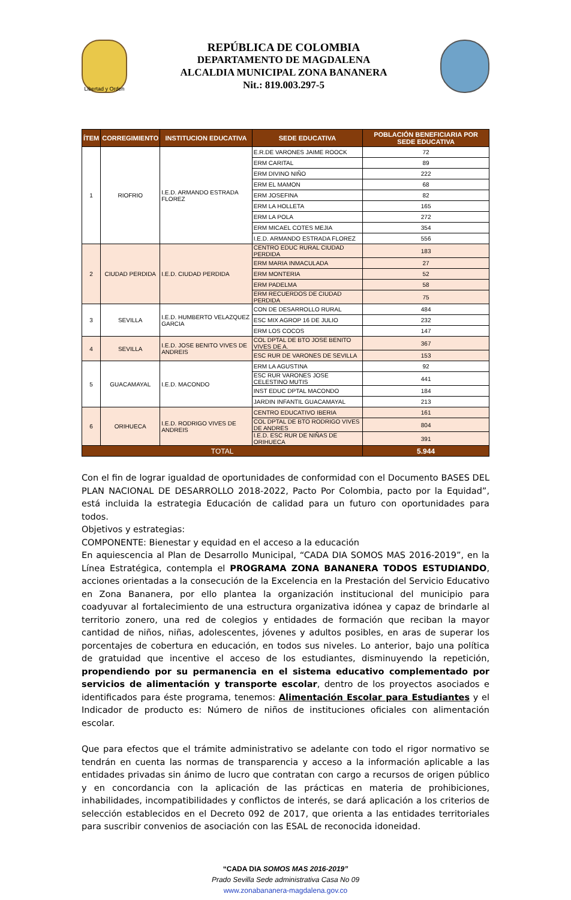Libertad y Orden
REPÚBLICA DE COLOMBIA
DEPARTAMENTO DE MAGDALENA
ALCALDIA MUNICIPAL ZONA BANANERA
Nit.: 819.003.297-5
| ÍTEM | CORREGIMIENTO | INSTITUCION EDUCATIVA | SEDE EDUCATIVA | POBLACIÓN BENEFICIARIA POR SEDE EDUCATIVA |
| --- | --- | --- | --- | --- |
| 1 | RIOFRIO | I.E.D. ARMANDO ESTRADA FLOREZ | E.R.DE VARONES JAIME ROOCK | 72 |
| | | | ERM CARITAL | 89 |
| | | | ERM DIVINO NIÑO | 222 |
| | | | ERM EL MAMON | 68 |
| | | | ERM JOSEFINA | 82 |
| | | | ERM LA HOLLETA | 165 |
| | | | ERM LA POLA | 272 |
| | | | ERM MICAEL COTES MEJIA | 354 |
| | | | I.E.D. ARMANDO ESTRADA FLOREZ | 556 |
| 2 | CIUDAD PERDIDA | I.E.D. CIUDAD PERDIDA | CENTRO EDUC RURAL CIUDAD PERDIDA | 183 |
| | | | ERM MARIA INMACULADA | 27 |
| | | | ERM MONTERIA | 52 |
| | | | ERM PADELMA | 58 |
| | | | ERM RECUERDOS DE CIUDAD PERDIDA | 75 |
| 3 | SEVILLA | I.E.D. HUMBERTO VELAZQUEZ GARCIA | CON DE DESARROLLO RURAL | 484 |
| | | | ESC MIX AGROP 16 DE JULIO | 232 |
| | | | ERM LOS COCOS | 147 |
| 4 | SEVILLA | I.E.D. JOSE BENITO VIVES DE ANDREIS | COL DPTAL DE BTO JOSE BENITO VIVES DE A. | 367 |
| | | | ESC RUR DE VARONES DE SEVILLA | 153 |
| 5 | GUACAMAYAL | I.E.D. MACONDO | ERM LA AGUSTINA | 92 |
| | | | ESC RUR VARONES JOSE CELESTINO MUTIS | 441 |
| | | | INST EDUC DPTAL MACONDO | 184 |
| | | | JARDIN INFANTIL GUACAMAYAL | 213 |
| 6 | ORIHUECA | I.E.D. RODRIGO VIVES DE ANDREIS | CENTRO EDUCATIVO IBERIA | 161 |
| | | | COL DPTAL DE BTO RODRIGO VIVES DE ANDRES | 804 |
| | | | I.E.D. ESC RUR DE NIÑAS DE ORIHUECA | 391 |
| TOTAL | | | | 5.944 |
Con el fin de lograr igualdad de oportunidades de conformidad con el Documento BASES DEL PLAN NACIONAL DE DESARROLLO 2018-2022, Pacto Por Colombia, pacto por la Equidad”, está incluida la estrategia Educación de calidad para un futuro con oportunidades para todos.
Objetivos y estrategias:
COMPONENTE: Bienestar y equidad en el acceso a la educación
En aquiescencia al Plan de Desarrollo Municipal, “CADA DIA SOMOS MAS 2016-2019”, en la Línea Estratégica, contempla el PROGRAMA ZONA BANANERA TODOS ESTUDIANDO, acciones orientadas a la consecución de la Excelencia en la Prestación del Servicio Educativo en Zona Bananera, por ello plantea la organización institucional del municipio para coadyuvar al fortalecimiento de una estructura organizativa idónea y capaz de brindarle al territorio zonero, una red de colegios y entidades de formación que reciban la mayor cantidad de niños, niñas, adolescentes, jóvenes y adultos posibles, en aras de superar los porcentajes de cobertura en educación, en todos sus niveles. Lo anterior, bajo una política de gratuidad que incentive el acceso de los estudiantes, disminuyendo la repetición, propendiendo por su permanencia en el sistema educativo complementado por servicios de alimentación y transporte escolar, dentro de los proyectos asociados e identificados para éste programa, tenemos: Alimentación Escolar para Estudiantes y el Indicador de producto es: Número de niños de instituciones oficiales con alimentación escolar.
Que para efectos que el trámite administrativo se adelante con todo el rigor normativo se tendrán en cuenta las normas de transparencia y acceso a la información aplicable a las entidades privadas sin ánimo de lucro que contratan con cargo a recursos de origen público y en concordancia con la aplicación de las prácticas en materia de prohibiciones, inhabilidades, incompatibilidades y conflictos de interés, se dará aplicación a los criterios de selección establecidos en el Decreto 092 de 2017, que orienta a las entidades territoriales para suscribir convenios de asociación con las ESAL de reconocida idoneidad.
“CADA DIA SOMOS MAS 2016-2019”
Prado Sevilla Sede administrativa Casa No 09
www.zonabananera-magdalena.gov.co